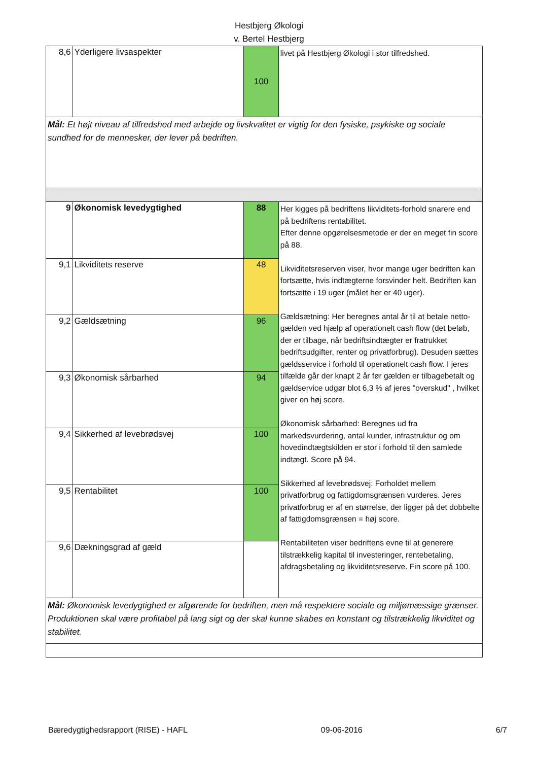Hestbjerg Økologi
v. Bertel Hestbjerg
| 8,6 | Yderligere livsaspekter | 100 | livet på Hestbjerg Økologi i stor tilfredshed. |
| Mål: Et højt niveau af tilfredshed med arbejde og livskvalitet er vigtig for den fysiske, psykiske og sociale sundhed for de mennesker, der lever på bedriften. | | | |
| 9 | Økonomisk levedygtighed | 88 | Her kigges på bedriftens likviditets-forhold snarere end på bedriftens rentabilitet. Efter denne opgørelsesmetode er der en meget fin score på 88. Likviditetsreserven viser, hvor mange uger bedriften kan fortsætte, hvis indtægterne forsvinder helt. Bedriften kan fortsætte i 19 uger (målet her er 40 uger). Gældsætning: Her beregnes antal år til at betale netto-gælden ved hjælp af operationelt cash flow (det beløb, der er tilbage, når bedriftsindtægter er fratrukket bedriftsudgifter, renter og privatforbrug). Desuden sættes gældsservice i forhold til operationelt cash flow. I jeres tilfælde går der knapt 2 år før gælden er tilbagebetalt og gældservice udgør blot 6,3 % af jeres "overskud" , hvilket giver en høj score. Økonomisk sårbarhed: Beregnes ud fra markedsvurdering, antal kunder, infrastruktur og om hovedindtægtskilden er stor i forhold til den samlede indtægt. Score på 94. Sikkerhed af levebrødsvej: Forholdet mellem privatforbrug og fattigdomsgrænsen vurderes. Jeres privatforbrug er af en størrelse, der ligger på det dobbelte af fattigdomsgrænsen = høj score. Rentabiliteten viser bedriftens evne til at generere tilstrækkelig kapital til investeringer, rentebetaling, afdragsbetaling og likviditetsreserve. Fin score på 100. |
| 9,1 | Likviditets reserve | 48 | |
| 9,2 | Gældsætning | 96 | |
| 9,3 | Økonomisk sårbarhed | 94 | |
| 9,4 | Sikkerhed af levebrødsvej | 100 | |
| 9,5 | Rentabilitet | 100 | |
| 9,6 | Dækningsgrad af gæld | | |
| Mål: Økonomisk levedygtighed er afgørende for bedriften, men må respektere sociale og miljømæssige grænser. Produktionen skal være profitabel på lang sigt og der skal kunne skabes en konstant og tilstrækkelig likviditet og stabilitet. | | | |
Bæredygtighedsrapport (RISE) - HAFL 09-06-2016 6/7